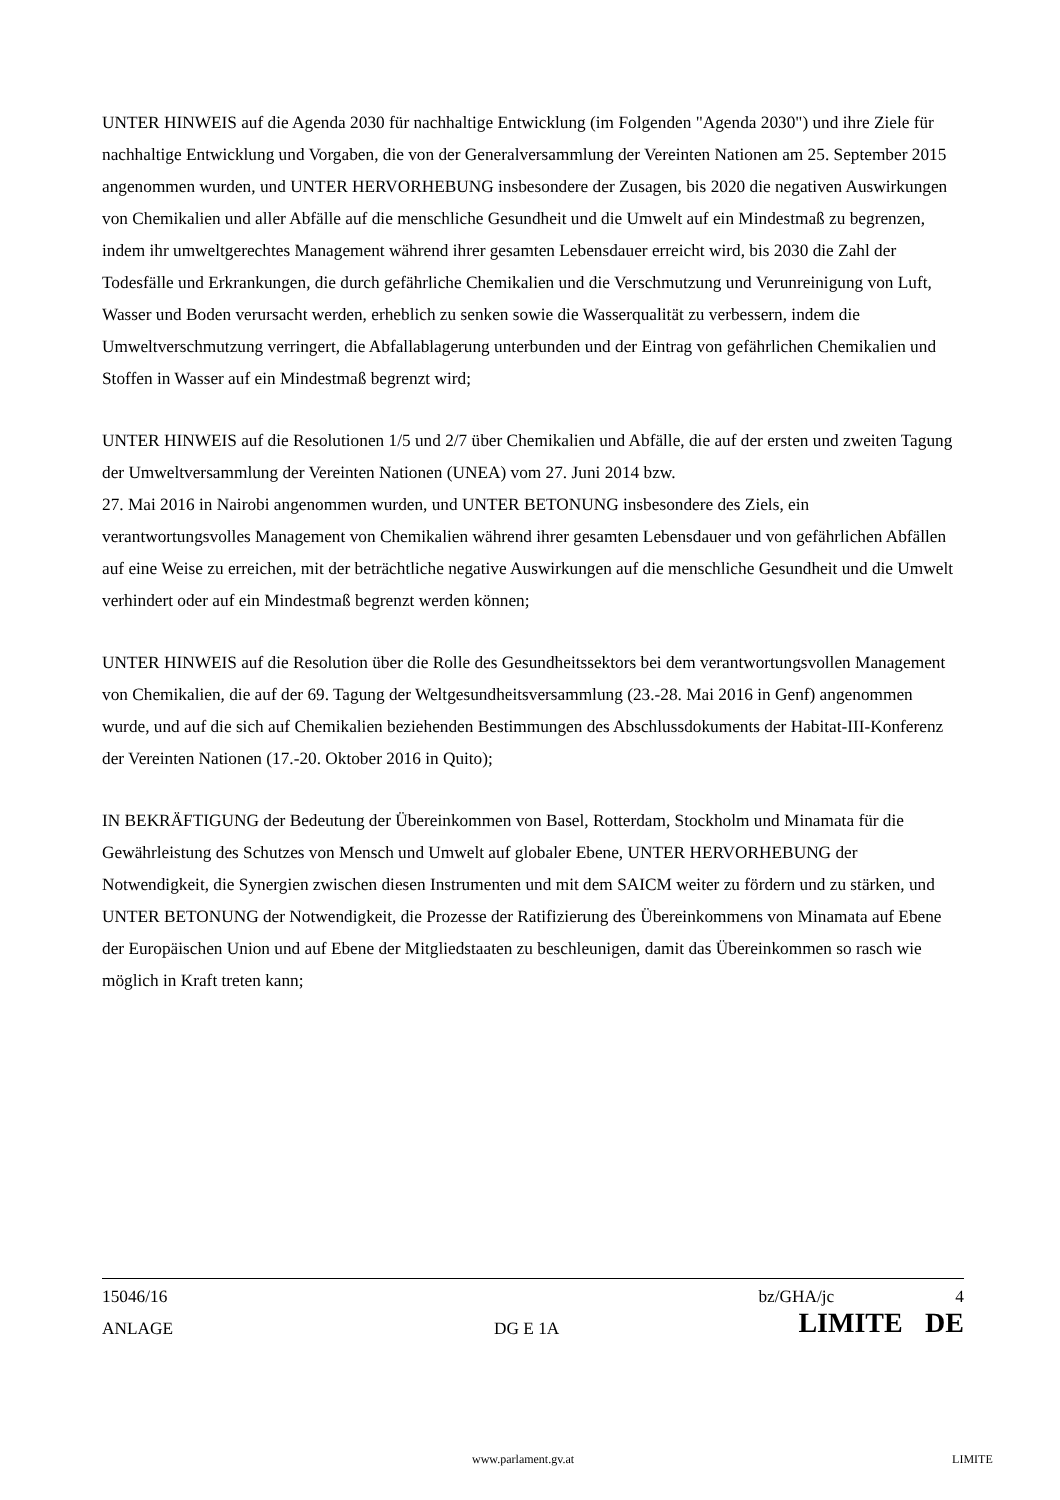UNTER HINWEIS auf die Agenda 2030 für nachhaltige Entwicklung (im Folgenden "Agenda 2030") und ihre Ziele für nachhaltige Entwicklung und Vorgaben, die von der Generalversammlung der Vereinten Nationen am 25. September 2015 angenommen wurden, und UNTER HERVORHEBUNG insbesondere der Zusagen, bis 2020 die negativen Auswirkungen von Chemikalien und aller Abfälle auf die menschliche Gesundheit und die Umwelt auf ein Mindestmaß zu begrenzen, indem ihr umweltgerechtes Management während ihrer gesamten Lebensdauer erreicht wird, bis 2030 die Zahl der Todesfälle und Erkrankungen, die durch gefährliche Chemikalien und die Verschmutzung und Verunreinigung von Luft, Wasser und Boden verursacht werden, erheblich zu senken sowie die Wasserqualität zu verbessern, indem die Umweltverschmutzung verringert, die Abfallablagerung unterbunden und der Eintrag von gefährlichen Chemikalien und Stoffen in Wasser auf ein Mindestmaß begrenzt wird;
UNTER HINWEIS auf die Resolutionen 1/5 und 2/7 über Chemikalien und Abfälle, die auf der ersten und zweiten Tagung der Umweltversammlung der Vereinten Nationen (UNEA) vom 27. Juni 2014 bzw.
27. Mai 2016 in Nairobi angenommen wurden, und UNTER BETONUNG insbesondere des Ziels, ein verantwortungsvolles Management von Chemikalien während ihrer gesamten Lebensdauer und von gefährlichen Abfällen auf eine Weise zu erreichen, mit der beträchtliche negative Auswirkungen auf die menschliche Gesundheit und die Umwelt verhindert oder auf ein Mindestmaß begrenzt werden können;
UNTER HINWEIS auf die Resolution über die Rolle des Gesundheitssektors bei dem verantwortungsvollen Management von Chemikalien, die auf der 69. Tagung der Weltgesundheitsversammlung (23.-28. Mai 2016 in Genf) angenommen wurde, und auf die sich auf Chemikalien beziehenden Bestimmungen des Abschlussdokuments der Habitat-III-Konferenz der Vereinten Nationen (17.-20. Oktober 2016 in Quito);
IN BEKRÄFTIGUNG der Bedeutung der Übereinkommen von Basel, Rotterdam, Stockholm und Minamata für die Gewährleistung des Schutzes von Mensch und Umwelt auf globaler Ebene, UNTER HERVORHEBUNG der Notwendigkeit, die Synergien zwischen diesen Instrumenten und mit dem SAICM weiter zu fördern und zu stärken, und UNTER BETONUNG der Notwendigkeit, die Prozesse der Ratifizierung des Übereinkommens von Minamata auf Ebene der Europäischen Union und auf Ebene der Mitgliedstaaten zu beschleunigen, damit das Übereinkommen so rasch wie möglich in Kraft treten kann;
| 15046/16 | | bz/GHA/jc | 4 |
| ANLAGE | DG E 1A | LIMITE | DE |
www.parlament.gv.at LIMITE